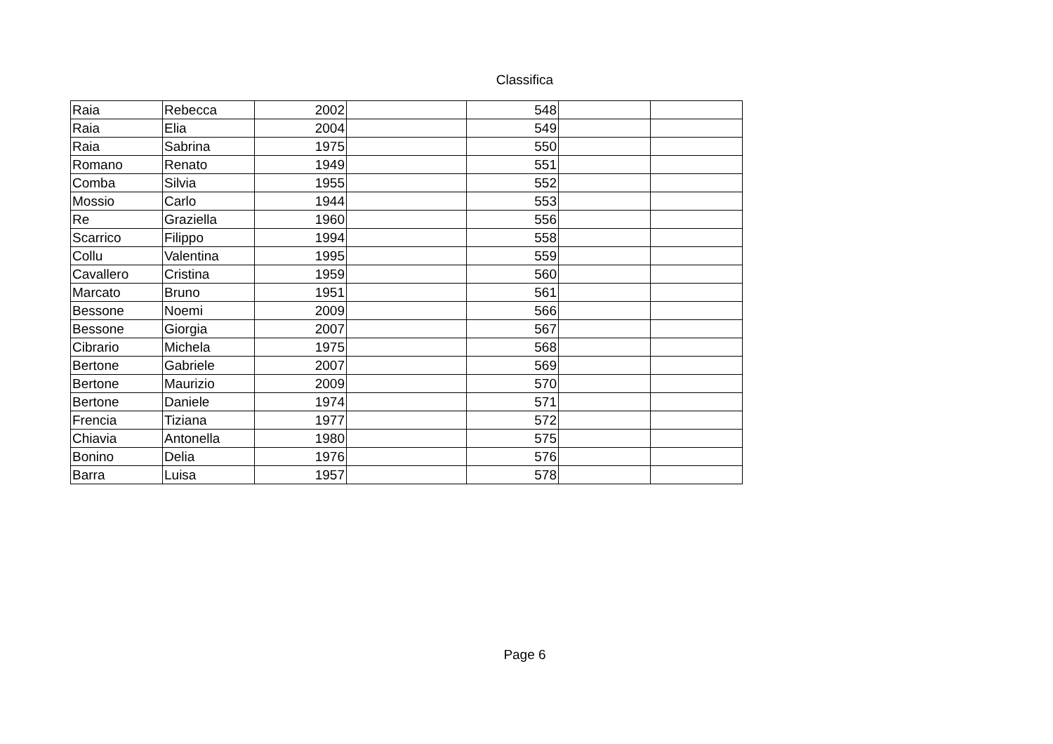Classifica
| Raia | Rebecca | 2002 | | 548 | | |
| Raia | Elia | 2004 | | 549 | | |
| Raia | Sabrina | 1975 | | 550 | | |
| Romano | Renato | 1949 | | 551 | | |
| Comba | Silvia | 1955 | | 552 | | |
| Mossio | Carlo | 1944 | | 553 | | |
| Re | Graziella | 1960 | | 556 | | |
| Scarrico | Filippo | 1994 | | 558 | | |
| Collu | Valentina | 1995 | | 559 | | |
| Cavallero | Cristina | 1959 | | 560 | | |
| Marcato | Bruno | 1951 | | 561 | | |
| Bessone | Noemi | 2009 | | 566 | | |
| Bessone | Giorgia | 2007 | | 567 | | |
| Cibrario | Michela | 1975 | | 568 | | |
| Bertone | Gabriele | 2007 | | 569 | | |
| Bertone | Maurizio | 2009 | | 570 | | |
| Bertone | Daniele | 1974 | | 571 | | |
| Frencia | Tiziana | 1977 | | 572 | | |
| Chiavia | Antonella | 1980 | | 575 | | |
| Bonino | Delia | 1976 | | 576 | | |
| Barra | Luisa | 1957 | | 578 | | |
Page 6